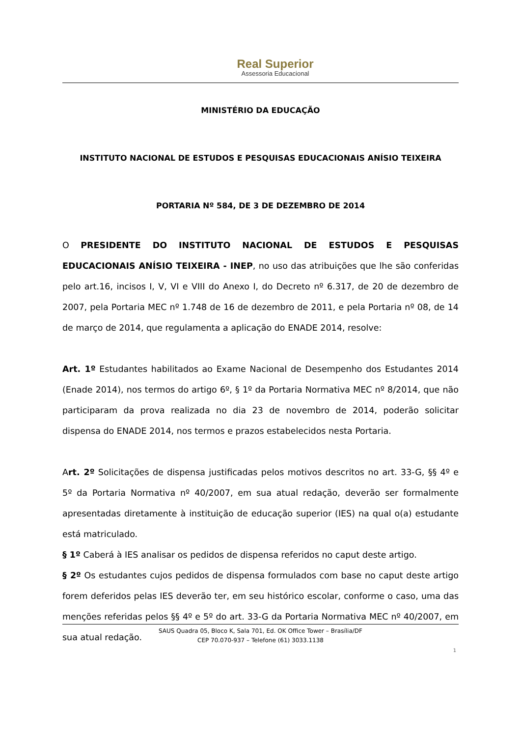Real Superior
Assessoria Educacional
MINISTÉRIO DA EDUCAÇÃO
INSTITUTO NACIONAL DE ESTUDOS E PESQUISAS EDUCACIONAIS ANÍSIO TEIXEIRA
PORTARIA Nº 584, DE 3 DE DEZEMBRO DE 2014
O PRESIDENTE DO INSTITUTO NACIONAL DE ESTUDOS E PESQUISAS EDUCACIONAIS ANÍSIO TEIXEIRA - INEP, no uso das atribuições que lhe são conferidas pelo art.16, incisos I, V, VI e VIII do Anexo I, do Decreto nº 6.317, de 20 de dezembro de 2007, pela Portaria MEC nº 1.748 de 16 de dezembro de 2011, e pela Portaria nº 08, de 14 de março de 2014, que regulamenta a aplicação do ENADE 2014, resolve:
Art. 1º Estudantes habilitados ao Exame Nacional de Desempenho dos Estudantes 2014 (Enade 2014), nos termos do artigo 6º, § 1º da Portaria Normativa MEC nº 8/2014, que não participaram da prova realizada no dia 23 de novembro de 2014, poderão solicitar dispensa do ENADE 2014, nos termos e prazos estabelecidos nesta Portaria.
Art. 2º Solicitações de dispensa justificadas pelos motivos descritos no art. 33-G, §§ 4º e 5º da Portaria Normativa nº 40/2007, em sua atual redação, deverão ser formalmente apresentadas diretamente à instituição de educação superior (IES) na qual o(a) estudante está matriculado.
§ 1º Caberá à IES analisar os pedidos de dispensa referidos no caput deste artigo.
§ 2º Os estudantes cujos pedidos de dispensa formulados com base no caput deste artigo forem deferidos pelas IES deverão ter, em seu histórico escolar, conforme o caso, uma das menções referidas pelos §§ 4º e 5º do art. 33-G da Portaria Normativa MEC nº 40/2007, em sua atual redação.
SAUS Quadra 05, Bloco K, Sala 701, Ed. OK Office Tower – Brasília/DF
CEP 70.070-937 – Telefone (61) 3033.1138
1